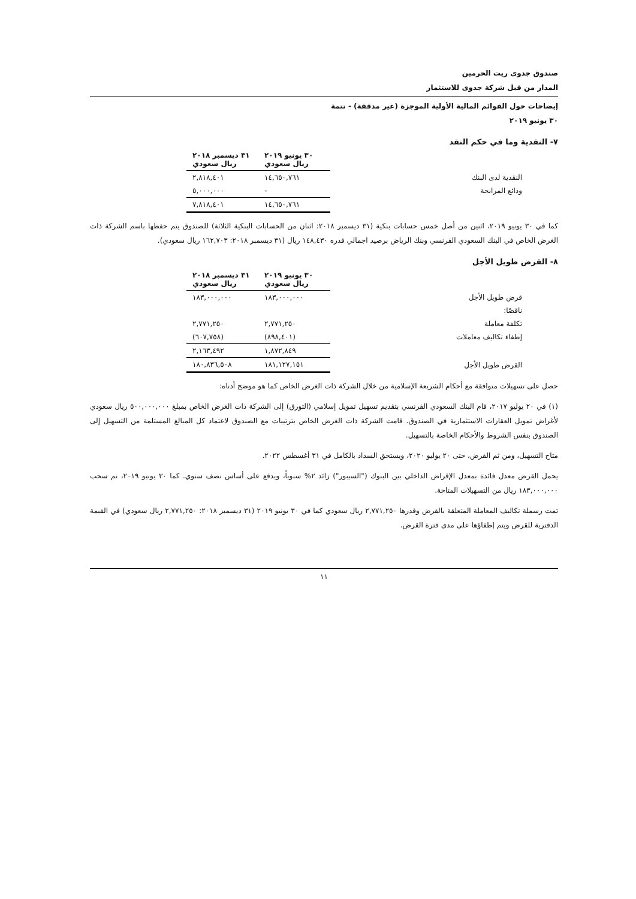صندوق جدوى ريت الحرمين
المدار من قبل شركة جدوى للاستثمار
إيضاحات حول القوائم المالية الأولية الموجزة (غير مدققة) - تتمة
٣٠ يونيو ٢٠١٩
٧- النقدية وما في حكم النقد
| | ٣٠ يونيو ٢٠١٩ ريال سعودي | ٣١ ديسمبر ٢٠١٨ ريال سعودي |
| --- | --- | --- |
| النقدية لدى البنك | ١٤,٦٥٠,٧٦١ | ٢,٨١٨,٤٠١ |
| ودائع المرابحة | - | ٥,٠٠٠,٠٠٠ |
| | ١٤,٦٥٠,٧٦١ | ٧,٨١٨,٤٠١ |
كما في ٣٠ يونيو ٢٠١٩، اثنين من أصل خمس حسابات بنكية (٣١ ديسمبر ٢٠١٨: اثنان من الحسابات البنكية الثلاثة) للصندوق يتم حفظها باسم الشركة ذات الغرض الخاص في البنك السعودي الفرنسي وبنك الرياض برصيد اجمالي قدره ١٤٨,٤٣٠ ريال (٣١ ديسمبر ٢٠١٨: ١٦٢,٧٠٣ ريال سعودي).
٨- القرض طويل الأجل
| | ٣٠ يونيو ٢٠١٩ ريال سعودي | ٣١ ديسمبر ٢٠١٨ ريال سعودي |
| --- | --- | --- |
| قرض طويل الأجل | ١٨٣,٠٠٠,٠٠٠ | ١٨٣,٠٠٠,٠٠٠ |
| ناقصًا: | | |
| تكلفة معاملة | ٢,٧٧١,٢٥٠ | ٢,٧٧١,٢٥٠ |
| إطفاء تكاليف معاملات | (٨٩٨,٤٠١) | (٦٠٧,٧٥٨) |
| | ١,٨٧٢,٨٤٩ | ٢,١٦٣,٤٩٢ |
| القرض طويل الأجل | ١٨١,١٢٧,١٥١ | ١٨٠,٨٣٦,٥٠٨ |
حصل على تسهيلات متوافقة مع أحكام الشريعة الإسلامية من خلال الشركة ذات الغرض الخاص كما هو موضح أدناه:
(١) في ٢٠ يوليو ٢٠١٧، قام البنك السعودي الفرنسي بتقديم تسهيل تمويل إسلامي (التورق) إلى الشركة ذات الغرض الخاص بمبلغ ٥٠٠,٠٠٠,٠٠٠ ريال سعودي لأغراض تمويل العقارات الاستثمارية في الصندوق. قامت الشركة ذات الغرض الخاص بترتيبات مع الصندوق لاعتماد كل المبالغ المستلمة من التسهيل إلى الصندوق بنفس الشروط والأحكام الخاصة بالتسهيل.
متاح التسهيل، ومن ثم القرض، حتى ٢٠ يوليو ٢٠٢٠، ويستحق السداد بالكامل في ٣١ أغسطس ٢٠٢٢.
يحمل القرض معدل فائدة بمعدل الإقراض الداخلي بين البنوك ("السيبور") زائد ٢% سنوياً، ويدفع على أساس نصف سنوي. كما ٣٠ يونيو ٢٠١٩، تم سحب ١٨٣,٠٠٠,٠٠٠ ريال من التسهيلات المتاحة.
تمت رسملة تكاليف المعاملة المتعلقة بالقرض وقدرها ٢,٧٧١,٢٥٠ ريال سعودي كما في ٣٠ يونيو ٢٠١٩ (٣١ ديسمبر ٢٠١٨: ٢,٧٧١,٢٥٠ ريال سعودي) في القيمة الدفترية للقرض ويتم إطفاؤها على مدى فترة القرض.
١١